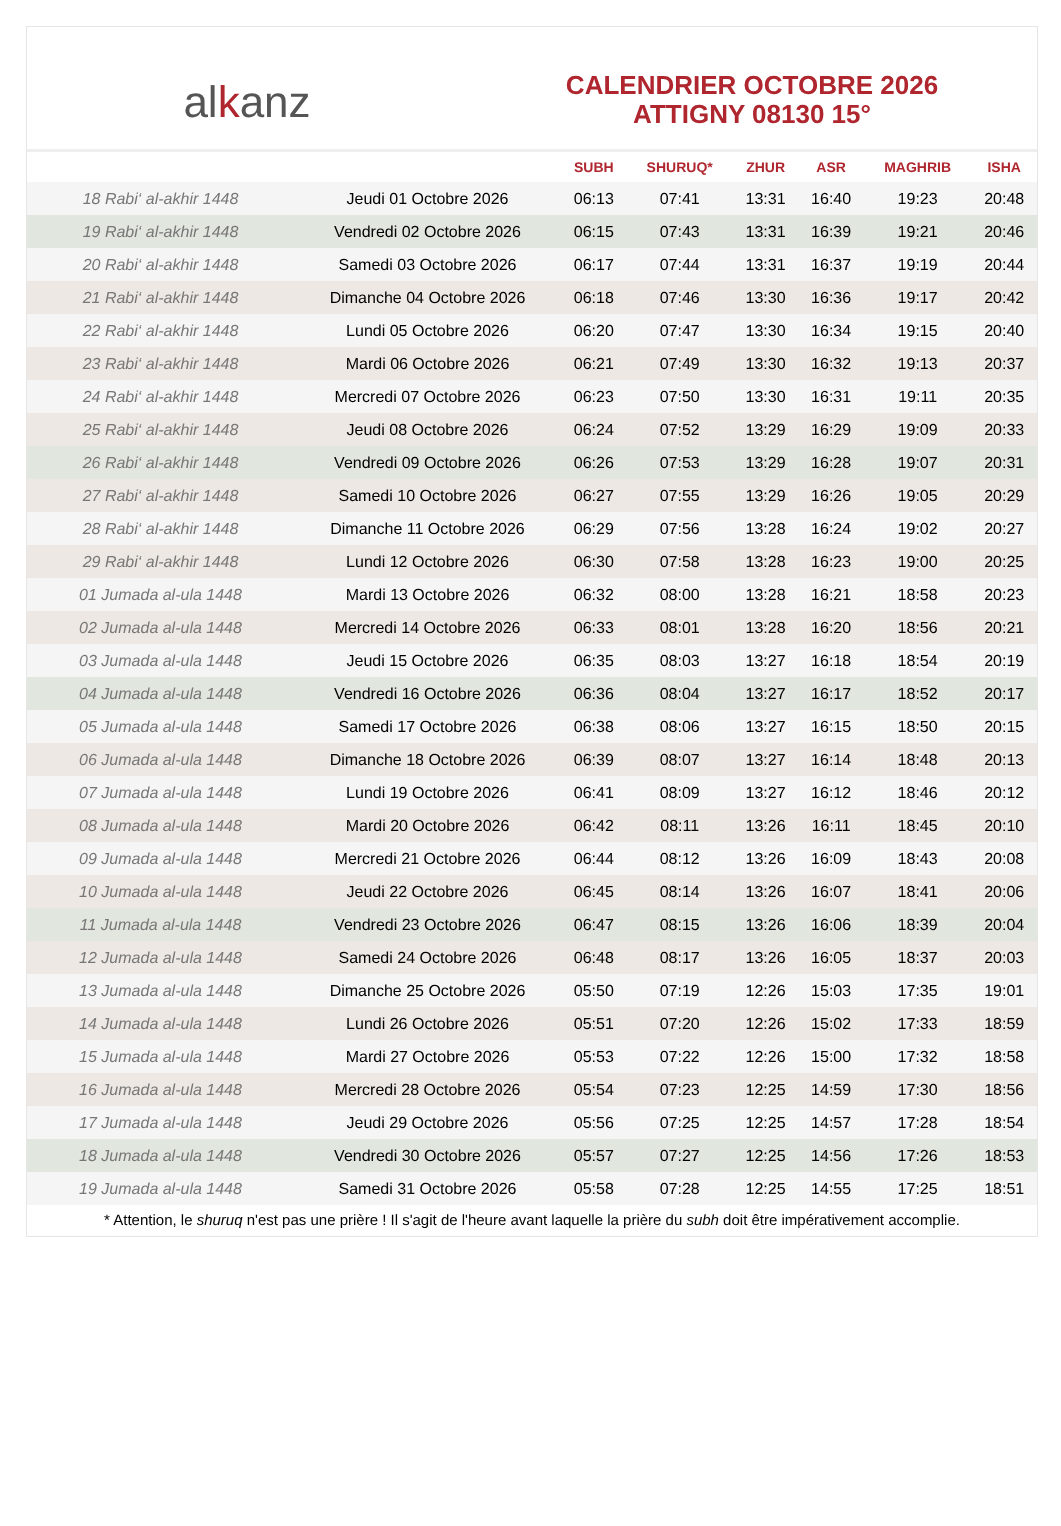alkanz
CALENDRIER OCTOBRE 2026
ATTIGNY 08130 15°
| | | SUBH | SHURUQ* | ZHUR | ASR | MAGHRIB | ISHA |
| --- | --- | --- | --- | --- | --- | --- | --- |
| 18 Rabi‘ al-akhir 1448 | Jeudi 01 Octobre 2026 | 06:13 | 07:41 | 13:31 | 16:40 | 19:23 | 20:48 |
| 19 Rabi‘ al-akhir 1448 | Vendredi 02 Octobre 2026 | 06:15 | 07:43 | 13:31 | 16:39 | 19:21 | 20:46 |
| 20 Rabi‘ al-akhir 1448 | Samedi 03 Octobre 2026 | 06:17 | 07:44 | 13:31 | 16:37 | 19:19 | 20:44 |
| 21 Rabi‘ al-akhir 1448 | Dimanche 04 Octobre 2026 | 06:18 | 07:46 | 13:30 | 16:36 | 19:17 | 20:42 |
| 22 Rabi‘ al-akhir 1448 | Lundi 05 Octobre 2026 | 06:20 | 07:47 | 13:30 | 16:34 | 19:15 | 20:40 |
| 23 Rabi‘ al-akhir 1448 | Mardi 06 Octobre 2026 | 06:21 | 07:49 | 13:30 | 16:32 | 19:13 | 20:37 |
| 24 Rabi‘ al-akhir 1448 | Mercredi 07 Octobre 2026 | 06:23 | 07:50 | 13:30 | 16:31 | 19:11 | 20:35 |
| 25 Rabi‘ al-akhir 1448 | Jeudi 08 Octobre 2026 | 06:24 | 07:52 | 13:29 | 16:29 | 19:09 | 20:33 |
| 26 Rabi‘ al-akhir 1448 | Vendredi 09 Octobre 2026 | 06:26 | 07:53 | 13:29 | 16:28 | 19:07 | 20:31 |
| 27 Rabi‘ al-akhir 1448 | Samedi 10 Octobre 2026 | 06:27 | 07:55 | 13:29 | 16:26 | 19:05 | 20:29 |
| 28 Rabi‘ al-akhir 1448 | Dimanche 11 Octobre 2026 | 06:29 | 07:56 | 13:28 | 16:24 | 19:02 | 20:27 |
| 29 Rabi‘ al-akhir 1448 | Lundi 12 Octobre 2026 | 06:30 | 07:58 | 13:28 | 16:23 | 19:00 | 20:25 |
| 01 Jumada al-ula 1448 | Mardi 13 Octobre 2026 | 06:32 | 08:00 | 13:28 | 16:21 | 18:58 | 20:23 |
| 02 Jumada al-ula 1448 | Mercredi 14 Octobre 2026 | 06:33 | 08:01 | 13:28 | 16:20 | 18:56 | 20:21 |
| 03 Jumada al-ula 1448 | Jeudi 15 Octobre 2026 | 06:35 | 08:03 | 13:27 | 16:18 | 18:54 | 20:19 |
| 04 Jumada al-ula 1448 | Vendredi 16 Octobre 2026 | 06:36 | 08:04 | 13:27 | 16:17 | 18:52 | 20:17 |
| 05 Jumada al-ula 1448 | Samedi 17 Octobre 2026 | 06:38 | 08:06 | 13:27 | 16:15 | 18:50 | 20:15 |
| 06 Jumada al-ula 1448 | Dimanche 18 Octobre 2026 | 06:39 | 08:07 | 13:27 | 16:14 | 18:48 | 20:13 |
| 07 Jumada al-ula 1448 | Lundi 19 Octobre 2026 | 06:41 | 08:09 | 13:27 | 16:12 | 18:46 | 20:12 |
| 08 Jumada al-ula 1448 | Mardi 20 Octobre 2026 | 06:42 | 08:11 | 13:26 | 16:11 | 18:45 | 20:10 |
| 09 Jumada al-ula 1448 | Mercredi 21 Octobre 2026 | 06:44 | 08:12 | 13:26 | 16:09 | 18:43 | 20:08 |
| 10 Jumada al-ula 1448 | Jeudi 22 Octobre 2026 | 06:45 | 08:14 | 13:26 | 16:07 | 18:41 | 20:06 |
| 11 Jumada al-ula 1448 | Vendredi 23 Octobre 2026 | 06:47 | 08:15 | 13:26 | 16:06 | 18:39 | 20:04 |
| 12 Jumada al-ula 1448 | Samedi 24 Octobre 2026 | 06:48 | 08:17 | 13:26 | 16:05 | 18:37 | 20:03 |
| 13 Jumada al-ula 1448 | Dimanche 25 Octobre 2026 | 05:50 | 07:19 | 12:26 | 15:03 | 17:35 | 19:01 |
| 14 Jumada al-ula 1448 | Lundi 26 Octobre 2026 | 05:51 | 07:20 | 12:26 | 15:02 | 17:33 | 18:59 |
| 15 Jumada al-ula 1448 | Mardi 27 Octobre 2026 | 05:53 | 07:22 | 12:26 | 15:00 | 17:32 | 18:58 |
| 16 Jumada al-ula 1448 | Mercredi 28 Octobre 2026 | 05:54 | 07:23 | 12:25 | 14:59 | 17:30 | 18:56 |
| 17 Jumada al-ula 1448 | Jeudi 29 Octobre 2026 | 05:56 | 07:25 | 12:25 | 14:57 | 17:28 | 18:54 |
| 18 Jumada al-ula 1448 | Vendredi 30 Octobre 2026 | 05:57 | 07:27 | 12:25 | 14:56 | 17:26 | 18:53 |
| 19 Jumada al-ula 1448 | Samedi 31 Octobre 2026 | 05:58 | 07:28 | 12:25 | 14:55 | 17:25 | 18:51 |
* Attention, le shuruq n'est pas une prière ! Il s'agit de l'heure avant laquelle la prière du subh doit être impérativement accomplie.